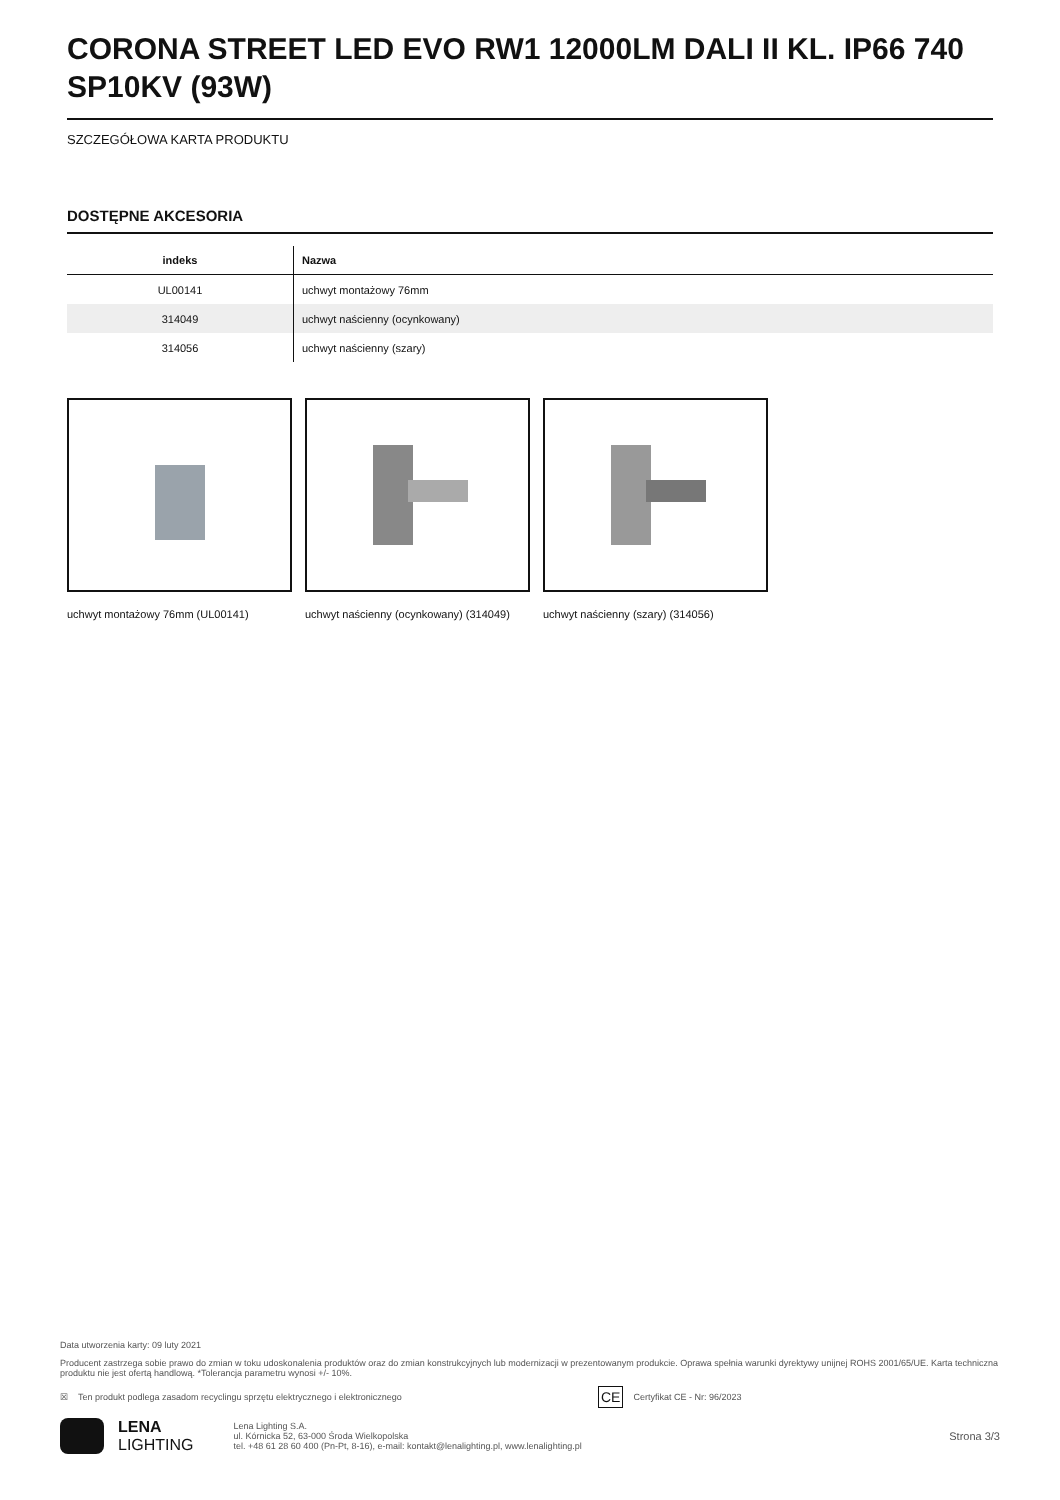CORONA STREET LED EVO RW1 12000LM DALI II KL. IP66 740 SP10KV (93W)
SZCZEGÓŁOWA KARTA PRODUKTU
DOSTĘPNE AKCESORIA
| indeks | Nazwa |
| --- | --- |
| UL00141 | uchwyt montażowy 76mm |
| 314049 | uchwyt naścienny (ocynkowany) |
| 314056 | uchwyt naścienny (szary) |
uchwyt montażowy 76mm (UL00141)
uchwyt naścienny (ocynkowany) (314049)
uchwyt naścienny (szary) (314056)
Data utworzenia karty: 09 luty 2021
Producent zastrzega sobie prawo do zmian w toku udoskonalenia produktów oraz do zmian konstrukcyjnych lub modernizacji w prezentowanym produkcie. Oprawa spełnia warunki dyrektywy unijnej ROHS 2001/65/UE. Karta techniczna produktu nie jest ofertą handlową. *Tolerancja parametru wynosi +/- 10%.
☒ Ten produkt podlega zasadom recyclingu sprzętu elektrycznego i elektronicznego CE Certyfikat CE - Nr: 96/2023
LENA
LIGHTING
Lena Lighting S.A.
ul. Kórnicka 52, 63-000 Środa Wielkopolska
tel. +48 61 28 60 400 (Pn-Pt, 8-16), e-mail: kontakt@lenalighting.pl, www.lenalighting.pl
Strona 3/3